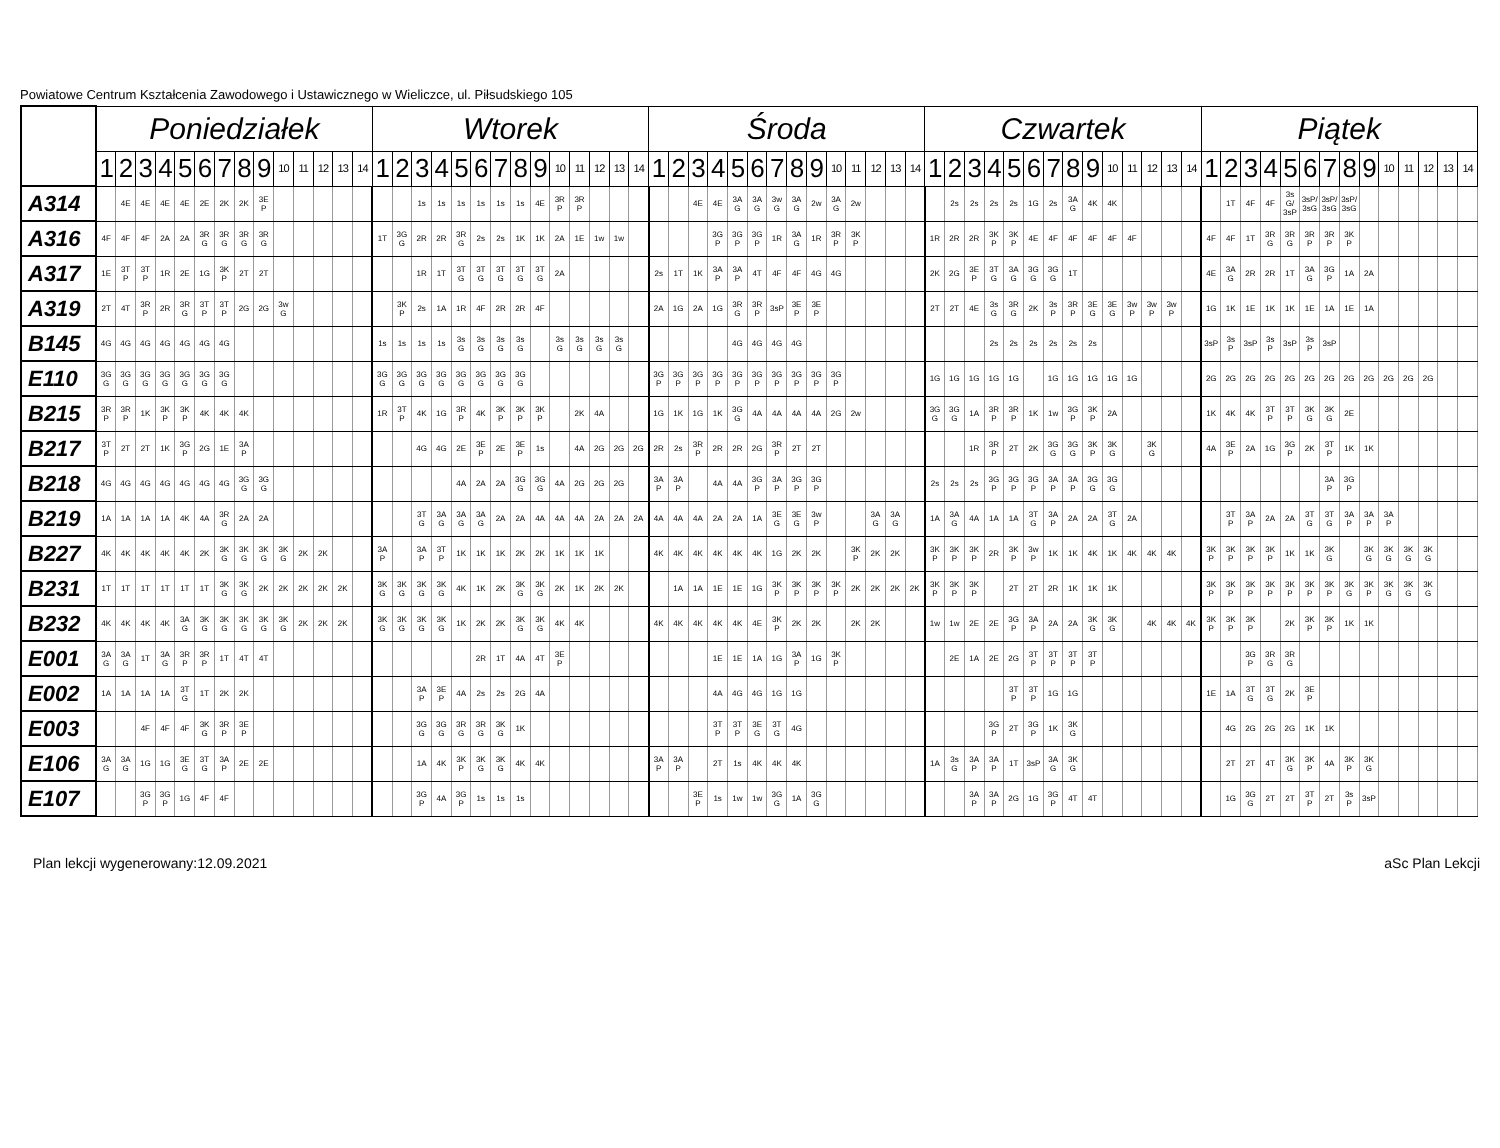Powiatowe Centrum Kształcenia Zawodowego i Ustawicznego w Wieliczce, ul. Piłsudskiego 105
| | Poniedziałek | | | | | | | | | | | | | | Wtorek | | | | | | | | | | | | | | Środa | | | | | | | | | | | | | | Czwartek | | | | | | | | | | | | | | Piątek | | | | | | | | | | | | | |
| --- | --- | --- | --- | --- | --- | --- | --- | --- | --- | --- | --- | --- | --- | --- | --- | --- | --- | --- | --- | --- | --- | --- | --- | --- | --- | --- | --- | --- | --- | --- | --- | --- | --- | --- | --- | --- | --- | --- | --- | --- | --- | --- | --- | --- | --- | --- | --- | --- | --- | --- | --- | --- | --- | --- | --- | --- | --- | --- | --- | --- | --- | --- | --- | --- | --- | --- | --- | --- | --- | --- |
| | 1 | 2 | 3 | 4 | 5 | 6 | 7 | 8 | 9 | 10 | 11 | 12 | 13 | 14 | 1 | 2 | 3 | 4 | 5 | 6 | 7 | 8 | 9 | 10 | 11 | 12 | 13 | 14 | 1 | 2 | 3 | 4 | 5 | 6 | 7 | 8 | 9 | 10 | 11 | 12 | 13 | 14 | 1 | 2 | 3 | 4 | 5 | 6 | 7 | 8 | 9 | 10 | 11 | 12 | 13 | 14 | 1 | 2 | 3 | 4 | 5 | 6 | 7 | 8 | 9 | 10 | 11 | 12 | 13 | 14 |
| A314 | | 4E | 4E | 4E | 4E | 2E | 2K | 2K | 3E P | | | | | | | | 1s | 1s | 1s | 1s | 1s | 1s | 4E | 3R P | 3R P | | | | | | 4E | 4E | 3A G | 3A G | 3w G | 3A G | 2w | 3A G | 2w | | | | | 2s | 2s | 2s | 2s | 1G | 2s | 3A G | 4K | 4K | | | | | | 1T | 4F | 4F | 3s G/ 3sP | 3sP/ 3sG | 3sP/ 3sG | 3sP/ 3sG | | | | | | |
| A316 | 4F | 4F | 4F | 2A | 2A | 3R G | 3R G | 3R G | 3R G | | | | | | 1T | 3G G | 2R | 2R | 3R G | 2s | 2s | 1K | 1K | 2A | 1E | 1w | 1w | | | | | 3G P | 3G P | 3G P | 1R | 3A G | 1R | 3R P | 3K P | | | | 1R | 2R | 2R | 3K P | 3K P | 4E | 4F | 4F | 4F | 4F | 4F | | | | 4F | 4F | 1T | 3R G | 3R G | 3R P | 3R P | 3K P | | | | | | |
| A317 | 1E | 3T P | 3T P | 1R | 2E | 1G | 3K P | 2T | 2T | | | | | | | | 1R | 1T | 3T G | 3T G | 3T G | 3T G | 3T G | 2A | | | | | 2s | 1T | 1K | 3A P | 3A P | 4T | 4F | 4F | 4G | 4G | | | | | 2K | 2G | 3E P | 3T G | 3A G | 3G G | 3G G | 1T | | | | | | | 4E | 3A G | 2R | 2R | 1T | 3A G | 3G P | 1A | 2A | | | | | |
| A319 | 2T | 4T | 3R P | 2R | 3R G | 3T P | 3T P | 2G | 2G | 3w G | | | | | | 3K P | 2s | 1A | 1R | 4F | 2R | 2R | 4F | | | | | | 2A | 1G | 2A | 1G | 3R G | 3R P | 3sP | 3E P | 3E P | | | | | | 2T | 2T | 4E | 3s G | 3R G | 2K | 3s P | 3R P | 3E G | 3E G | 3w P | 3w P | 3w P | | 1G | 1K | 1E | 1K | 1K | 1E | 1A | 1E | 1A | | | | | |
| B145 | 4G | 4G | 4G | 4G | 4G | 4G | 4G | | | | | | | | 1s | 1s | 1s | 1s | 3s G | 3s G | 3s G | 3s G | | 3s G | 3s G | 3s G | 3s G | | | | | | 4G | 4G | 4G | 4G | | | | | | | | | | 2s | 2s | 2s | 2s | 2s | 2s | | | | | | 3sP | 3s P | 3sP | 3s P | 3sP | 3s P | 3sP | | | | | | | |
| E110 | 3G G | 3G G | 3G G | 3G G | 3G G | 3G G | 3G G | | | | | | | | 3G G | 3G G | 3G G | 3G G | 3G G | 3G G | 3G G | 3G G | | | | | | | 3G P | 3G P | 3G P | 3G P | 3G P | 3G P | 3G P | 3G P | 3G P | 3G P | | | | | 1G | 1G | 1G | 1G | 1G | | 1G | 1G | 1G | 1G | 1G | | | | 2G | 2G | 2G | 2G | 2G | 2G | 2G | 2G | 2G | 2G | 2G | 2G | | |
| B215 | 3R P | 3R P | 1K | 3K P | 3K P | 4K | 4K | 4K | | | | | | | 1R | 3T P | 4K | 1G | 3R P | 4K | 3K P | 3K P | 3K P | | 2K | 4A | | | 1G | 1K | 1G | 1K | 3G G | 4A | 4A | 4A | 4A | 2G | 2w | | | | 3G G | 3G G | 1A | 3R P | 3R P | 1K | 1w | 3G P | 3K P | 2A | | | | | 1K | 4K | 4K | 3T P | 3T P | 3K G | 3K G | 2E | | | | | | |
| B217 | 3T P | 2T | 2T | 1K | 3G P | 2G | 1E | 3A P | | | | | | | | | 4G | 4G | 2E | 3E P | 2E | 3E P | 1s | | 4A | 2G | 2G | 2G | 2R | 2s | 3R P | 2R | 2R | 2G | 3R P | 2T | 2T | | | | | | | | 1R | 3R P | 2T | 2K | 3G G | 3G G | 3K P | 3K G | | 3K G | | | 4A | 3E P | 2A | 1G | 3G P | 2K | 3T P | 1K | 1K | | | | | |
| B218 | 4G | 4G | 4G | 4G | 4G | 4G | 4G | 3G G | 3G G | | | | | | | | | | 4A | 2A | 2A | 3G G | 3G G | 4A | 2G | 2G | 2G | | 3A P | 3A P | | 4A | 4A | 3G P | 3A P | 3G P | 3G P | | | | | | 2s | 2s | 2s | 3G P | 3G P | 3G P | 3A P | 3A P | 3G G | 3G G | | | | | | | | | | | 3A P | 3G P | | | | | | |
| B219 | 1A | 1A | 1A | 1A | 4K | 4A | 3R G | 2A | 2A | | | | | | | | 3T G | 3A G | 3A G | 3A G | 2A | 2A | 4A | 4A | 4A | 2A | 2A | 2A | 4A | 4A | 4A | 2A | 2A | 1A | 3E G | 3E G | 3w P | | | 3A G | 3A G | | 1A | 3A G | 4A | 1A | 1A | 3T G | 3A P | 2A | 2A | 3T G | 2A | | | | | 3T P | 3A P | 2A | 2A | 3T G | 3T G | 3A P | 3A P | 3A P | | | | |
| B227 | 4K | 4K | 4K | 4K | 4K | 2K | 3K G | 3K G | 3K G | 3K G | 2K | 2K | | | 3A P | | 3A P | 3T P | 1K | 1K | 1K | 2K | 2K | 1K | 1K | 1K | | | 4K | 4K | 4K | 4K | 4K | 4K | 1G | 2K | 2K | | 3K P | 2K | 2K | | 3K P | 3K P | 3K P | 2R | 3K P | 3w P | 1K | 1K | 4K | 1K | 4K | 4K | 4K | | 3K P | 3K P | 3K P | 3K P | 1K | 1K | 3K G | | 3K G | 3K G | 3K G | 3K G | | |
| B231 | 1T | 1T | 1T | 1T | 1T | 1T | 3K G | 3K G | 2K | 2K | 2K | 2K | 2K | | 3K G | 3K G | 3K G | 3K G | 4K | 1K | 2K | 3K G | 3K G | 2K | 1K | 2K | 2K | | | 1A | 1A | 1E | 1E | 1G | 3K P | 3K P | 3K P | 3K P | 2K | 2K | 2K | 2K | 3K P | 3K P | 3K P | | 2T | 2T | 2R | 1K | 1K | 1K | | | | | 3K P | 3K P | 3K P | 3K P | 3K P | 3K P | 3K P | 3K G | 3K P | 3K G | 3K G | 3K G | | |
| B232 | 4K | 4K | 4K | 4K | 3A G | 3K G | 3K G | 3K G | 3K G | 3K G | 2K | 2K | 2K | | 3K G | 3K G | 3K G | 3K G | 1K | 2K | 2K | 3K G | 3K G | 4K | 4K | | | | 4K | 4K | 4K | 4K | 4K | 4E | 3K P | 2K | 2K | | 2K | 2K | | | 1w | 1w | 2E | 2E | 3G P | 3A P | 2A | 2A | 3K G | 3K G | | 4K | 4K | 4K | 3K P | 3K P | 3K P | | 2K | 3K P | 3K P | 1K | 1K | | | | | |
| E001 | 3A G | 3A G | 1T | 3A G | 3R P | 3R P | 1T | 4T | 4T | | | | | | | | | | | 2R | 1T | 4A | 4T | 3E P | | | | | | | | 1E | 1E | 1A | 1G | 3A P | 1G | 3K P | | | | | | 2E | 1A | 2E | 2G | 3T P | 3T P | 3T P | 3T P | | | | | | | | 3G P | 3R G | 3R G | | | | | | | | | |
| E002 | 1A | 1A | 1A | 1A | 3T G | 1T | 2K | 2K | | | | | | | | | 3A P | 3E P | 4A | 2s | 2s | 2G | 4A | | | | | | | | | 4A | 4G | 4G | 1G | 1G | | | | | | | | | | | 3T P | 3T P | 1G | 1G | | | | | | | 1E | 1A | 3T G | 3T G | 2K | 3E P | | | | | | | | |
| E003 | | | 4F | 4F | 4F | 3K G | 3R P | 3E P | | | | | | | | | 3G G | 3G G | 3R G | 3R G | 3K G | 1K | | | | | | | | | | 3T P | 3T P | 3E G | 3T G | 4G | | | | | | | | | | 3G P | 2T | 3G P | 1K | 3K G | | | | | | | | 4G | 2G | 2G | 2G | 1K | 1K | | | | | | | |
| E106 | 3A G | 3A G | 1G | 1G | 3E G | 3T G | 3A P | 2E | 2E | | | | | | | | 1A | 4K | 3K P | 3K G | 3K G | 4K | 4K | | | | | | 3A P | 3A P | | 2T | 1s | 4K | 4K | 4K | | | | | | | 1A | 3s G | 3A P | 3A P | 1T | 3sP | 3A G | 3K G | | | | | | | | 2T | 2T | 4T | 3K G | 3K P | 4A | 3K P | 3K G | | | | | |
| E107 | | | 3G P | 3G P | 1G | 4F | 4F | | | | | | | | | | 3G P | 4A | 3G P | 1s | 1s | 1s | | | | | | | | | 3E P | 1s | 1w | 1w | 3G G | 1A | 3G G | | | | | | | | 3A P | 3A P | 2G | 1G | 3G P | 4T | 4T | | | | | | | 1G | 3G G | 2T | 2T | 3T P | 2T | 3s P | 3sP | | | | | |
Plan lekcji wygenerowany:12.09.2021 aSc Plan Lekcji